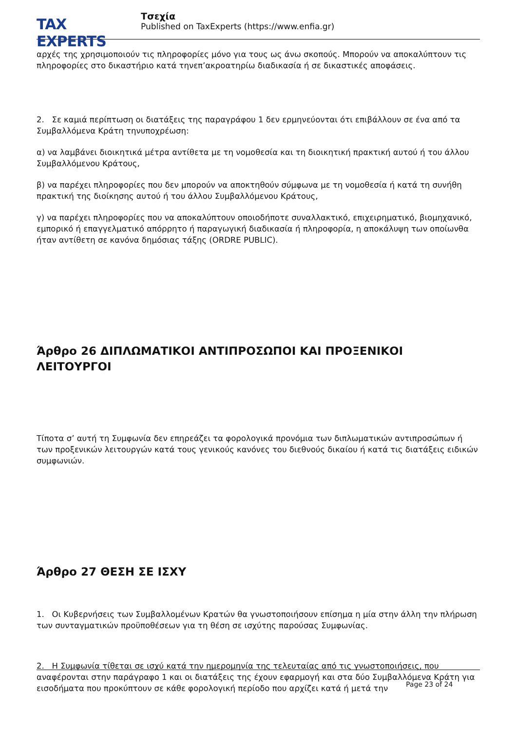TAX EXPERTS
Τσεχία
Published on TaxExperts (https://www.enfia.gr)
αρχές της χρησιμοποιούν τις πληροφορίες μόνο για τους ως άνω σκοπούς. Μπορούν να αποκαλύπτουν τις πληροφορίες στο δικαστήριο κατά τηνεπ’ακροατηρίω διαδικασία ή σε δικαστικές αποφάσεις.
2. Σε καμιά περίπτωση οι διατάξεις της παραγράφου 1 δεν ερμηνεύονται ότι επιβάλλουν σε ένα από τα Συμβαλλόμενα Κράτη τηνυποχρέωση:
α) να λαμβάνει διοικητικά μέτρα αντίθετα με τη νομοθεσία και τη διοικητική πρακτική αυτού ή του άλλου Συμβαλλόμενου Κράτους,
β) να παρέχει πληροφορίες που δεν μπορούν να αποκτηθούν σύμφωνα με τη νομοθεσία ή κατά τη συνήθη πρακτική της διοίκησης αυτού ή του άλλου Συμβαλλόμενου Κράτους,
γ) να παρέχει πληροφορίες που να αποκαλύπτουν οποιοδήποτε συναλλακτικό, επιχειρηματικό, βιομηχανικό, εμπορικό ή επαγγελματικό απόρρητο ή παραγωγική διαδικασία ή πληροφορία, η αποκάλυψη των οποίωνθα ήταν αντίθετη σε κανόνα δημόσιας τάξης (ORDRE PUBLIC).
Άρθρο 26 ΔΙΠΛΩΜΑΤΙΚΟΙ ΑΝΤΙΠΡΟΣΩΠΟΙ ΚΑΙ ΠΡΟΞΕΝΙΚΟΙ ΛΕΙΤΟΥΡΓΟΙ
Τίποτα σ’ αυτή τη Συμφωνία δεν επηρεάζει τα φορολογικά προνόμια των διπλωματικών αντιπροσώπων ή των προξενικών λειτουργών κατά τους γενικούς κανόνες του διεθνούς δικαίου ή κατά τις διατάξεις ειδικών συμφωνιών.
Άρθρο 27 ΘΕΣΗ ΣΕ ΙΣΧΥ
1. Οι Κυβερνήσεις των Συμβαλλομένων Κρατών θα γνωστοποιήσουν επίσημα η μία στην άλλη την πλήρωση των συνταγματικών προϋποθέσεων για τη θέση σε ισχύτης παρούσας Συμφωνίας.
2. Η Συμφωνία τίθεται σε ισχύ κατά την ημερομηνία της τελευταίας από τις γνωστοποιήσεις, που αναφέρονται στην παράγραφο 1 και οι διατάξεις της έχουν εφαρμογή και στα δύο Συμβαλλόμενα Κράτη για εισοδήματα που προκύπτουν σε κάθε φορολογική περίοδο που αρχίζει κατά ή μετά την
Page 23 of 24